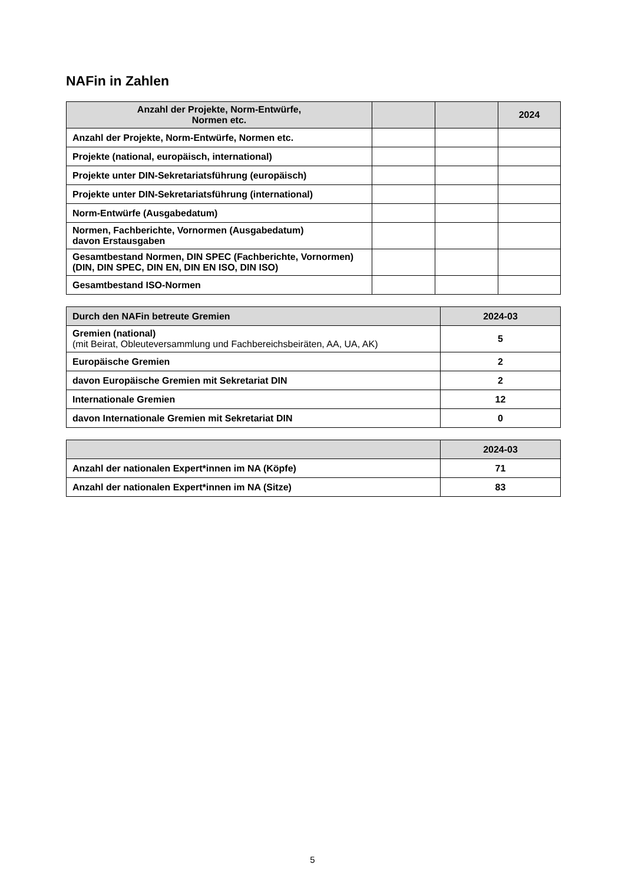NAFin in Zahlen
| Anzahl der Projekte, Norm-Entwürfe, Normen etc. | | | 2024 |
| --- | --- | --- | --- |
| Anzahl der Projekte, Norm-Entwürfe, Normen etc. | | | |
| Projekte (national, europäisch, international) | | | |
| Projekte unter DIN-Sekretariatsführung (europäisch) | | | |
| Projekte unter DIN-Sekretariatsführung (international) | | | |
| Norm-Entwürfe (Ausgabedatum) | | | |
| Normen, Fachberichte, Vornormen (Ausgabedatum) davon Erstausgaben | | | |
| Gesamtbestand Normen, DIN SPEC (Fachberichte, Vornormen) (DIN, DIN SPEC, DIN EN, DIN EN ISO, DIN ISO) | | | |
| Gesamtbestand ISO-Normen | | | |
| Durch den NAFin betreute Gremien | 2024-03 |
| --- | --- |
| Gremien (national) (mit Beirat, Obleuteversammlung und Fachbereichsbeiräten, AA, UA, AK) | 5 |
| Europäische Gremien | 2 |
| davon Europäische Gremien mit Sekretariat DIN | 2 |
| Internationale Gremien | 12 |
| davon Internationale Gremien mit Sekretariat DIN | 0 |
| | 2024-03 |
| --- | --- |
| Anzahl der nationalen Expert*innen im NA (Köpfe) | 71 |
| Anzahl der nationalen Expert*innen im NA (Sitze) | 83 |
5